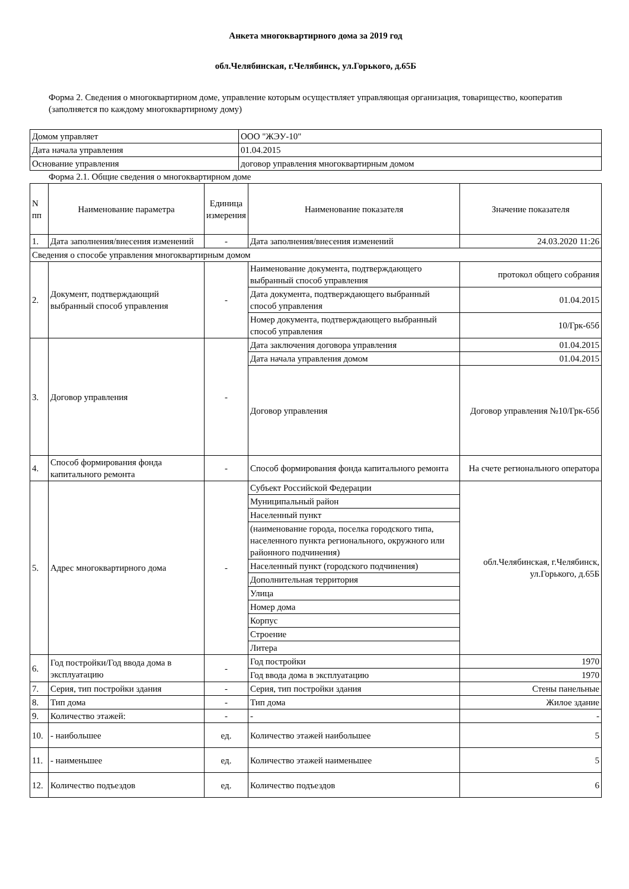Анкета многоквартирного дома за 2019 год
обл.Челябинская, г.Челябинск, ул.Горького, д.65Б
Форма 2. Сведения о многоквартирном доме, управление которым осуществляет управляющая организация, товарищество, кооператив (заполняется по каждому многоквартирному дому)
| Домом управляет | ООО "ЖЭУ-10" |
| Дата начала управления | 01.04.2015 |
| Основание управления | договор управления многоквартирным домом |
Форма 2.1. Общие сведения о многоквартирном доме
| N пп | Наименование параметра | Единица измерения | Наименование показателя | Значение показателя |
| 1. | Дата заполнения/внесения изменений | - | Дата заполнения/внесения изменений | 24.03.2020 11:26 |
| Сведения о способе управления многоквартирным домом | | | | |
| 2. | Документ, подтверждающий выбранный способ управления | - | Наименование документа, подтверждающего выбранный способ управления | протокол общего собрания |
| | | | Дата документа, подтверждающего выбранный способ управления | 01.04.2015 |
| | | | Номер документа, подтверждающего выбранный способ управления | 10/Грк-65б |
| 3. | Договор управления | - | Дата заключения договора управления | 01.04.2015 |
| | | | Дата начала управления домом | 01.04.2015 |
| | | | Договор управления | Договор управления №10/Грк-65б |
| 4. | Способ формирования фонда капитального ремонта | - | Способ формирования фонда капитального ремонта | На счете регионального оператора |
| 5. | Адрес многоквартирного дома | - | Субъект Российской Федерации | обл.Челябинская, г.Челябинск, ул.Горького, д.65Б |
| | | | Муниципальный район | |
| | | | Населенный пункт | |
| | | | (наименование города, поселка городского типа, населенного пункта регионального, окружного или районного подчинения) | |
| | | | Населенный пункт (городского подчинения) | |
| | | | Дополнительная территория | |
| | | | Улица | |
| | | | Номер дома | |
| | | | Корпус | |
| | | | Строение | |
| | | | Литера | |
| 6. | Год постройки/Год ввода дома в эксплуатацию | - | Год постройки | 1970 |
| | | | Год ввода дома в эксплуатацию | 1970 |
| 7. | Серия, тип постройки здания | - | Серия, тип постройки здания | Стены панельные |
| 8. | Тип дома | - | Тип дома | Жилое здание |
| 9. | Количество этажей: | - | - | - |
| 10. | - наибольшее | ед. | Количество этажей наибольшее | 5 |
| 11. | - наименьшее | ед. | Количество этажей наименьшее | 5 |
| 12. | Количество подъездов | ед. | Количество подъездов | 6 |